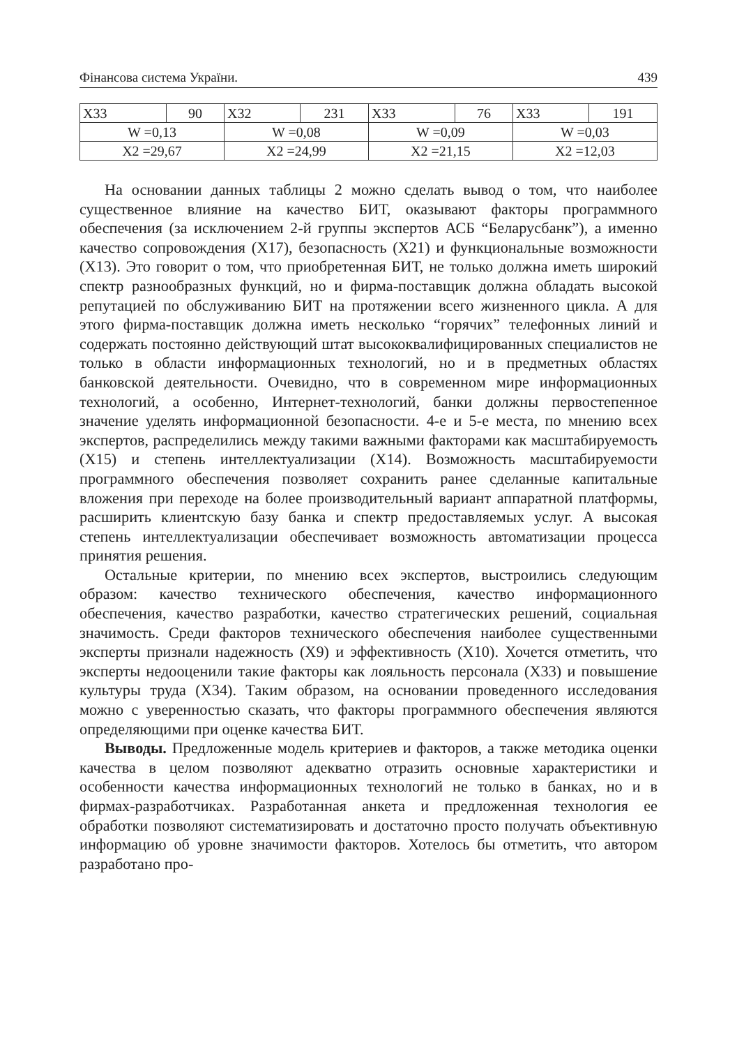Фінансова система України. 439
| X33 | 90 | X32 | 231 | X33 | 76 | X33 | 191 |
| W =0,13 | | W =0,08 | | W =0,09 | | W =0,03 | |
| X2 =29,67 | | X2 =24,99 | | X2 =21,15 | | X2 =12,03 | |
На основании данных таблицы 2 можно сделать вывод о том, что наиболее существенное влияние на качество БИТ, оказывают факторы программного обеспечения (за исключением 2-й группы экспертов АСБ “Беларусбанк”), а именно качество сопровождения (X17), безопасность (X21) и функциональные возможности (X13). Это говорит о том, что приобретенная БИТ, не только должна иметь широкий спектр разнообразных функций, но и фирма-поставщик должна обладать высокой репутацией по обслуживанию БИТ на протяжении всего жизненного цикла. А для этого фирма-поставщик должна иметь несколько “горячих” телефонных линий и содержать постоянно действующий штат высококвалифицированных специалистов не только в области информационных технологий, но и в предметных областях банковской деятельности. Очевидно, что в современном мире информационных технологий, а особенно, Интернет-технологий, банки должны первостепенное значение уделять информационной безопасности. 4-е и 5-е места, по мнению всех экспертов, распределились между такими важными факторами как масштабируемость (X15) и степень интеллектуализации (X14). Возможность масштабируемости программного обеспечения позволяет сохранить ранее сделанные капитальные вложения при переходе на более производительный вариант аппаратной платформы, расширить клиентскую базу банка и спектр предоставляемых услуг. А высокая степень интеллектуализации обеспечивает возможность автоматизации процесса принятия решения.
Остальные критерии, по мнению всех экспертов, выстроились следующим образом: качество технического обеспечения, качество информационного обеспечения, качество разработки, качество стратегических решений, социальная значимость. Среди факторов технического обеспечения наиболее существенными эксперты признали надежность (X9) и эффективность (X10). Хочется отметить, что эксперты недооценили такие факторы как лояльность персонала (X33) и повышение культуры труда (X34). Таким образом, на основании проведенного исследования можно с уверенностью сказать, что факторы программного обеспечения являются определяющими при оценке качества БИТ.
Выводы. Предложенные модель критериев и факторов, а также методика оценки качества в целом позволяют адекватно отразить основные характеристики и особенности качества информационных технологий не только в банках, но и в фирмах-разработчиках. Разработанная анкета и предложенная технология ее обработки позволяют систематизировать и достаточно просто получать объективную информацию об уровне значимости факторов. Хотелось бы отметить, что автором разработано про-